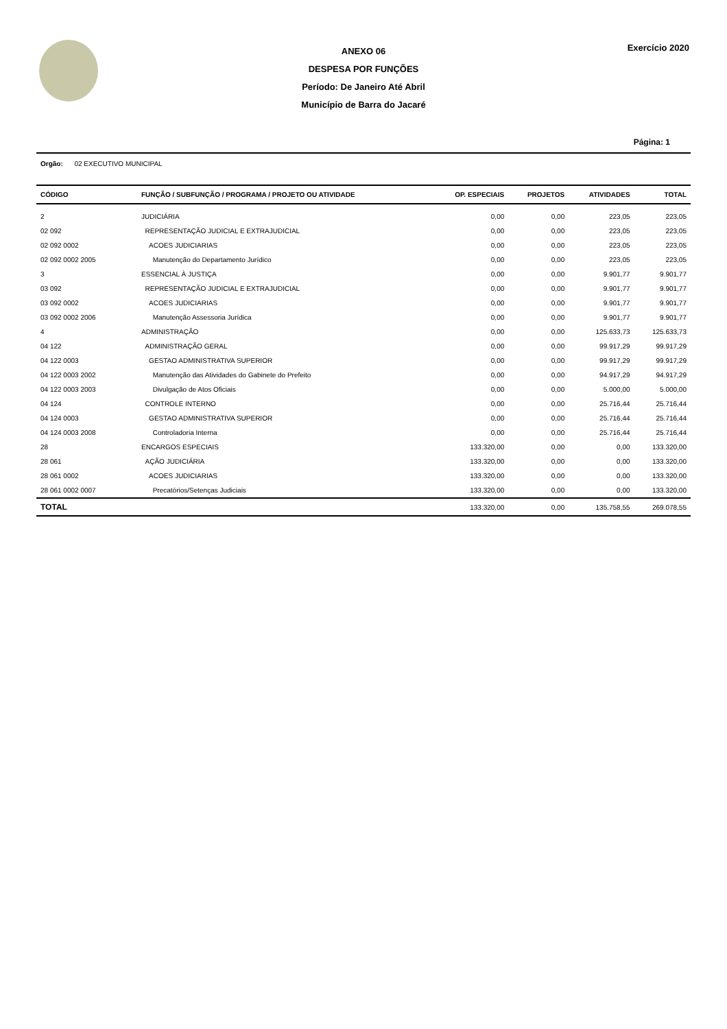ANEXO 06
DESPESA POR FUNÇÕES
Período: De Janeiro Até Abril
Município de Barra do Jacaré
Exercício 2020
Página: 1
Orgão: 02 EXECUTIVO MUNICIPAL
| CÓDIGO | FUNÇÃO / SUBFUNÇÃO / PROGRAMA / PROJETO OU ATIVIDADE | OP. ESPECIAIS | PROJETOS | ATIVIDADES | TOTAL |
| --- | --- | --- | --- | --- | --- |
| 2 | JUDICIÁRIA | 0,00 | 0,00 | 223,05 | 223,05 |
| 02 092 | REPRESENTAÇÃO JUDICIAL E EXTRAJUDICIAL | 0,00 | 0,00 | 223,05 | 223,05 |
| 02 092 0002 | ACOES JUDICIARIAS | 0,00 | 0,00 | 223,05 | 223,05 |
| 02 092 0002 2005 | Manutenção do Departamento Jurídico | 0,00 | 0,00 | 223,05 | 223,05 |
| 3 | ESSENCIAL À JUSTIÇA | 0,00 | 0,00 | 9.901,77 | 9.901,77 |
| 03 092 | REPRESENTAÇÃO JUDICIAL E EXTRAJUDICIAL | 0,00 | 0,00 | 9.901,77 | 9.901,77 |
| 03 092 0002 | ACOES JUDICIARIAS | 0,00 | 0,00 | 9.901,77 | 9.901,77 |
| 03 092 0002 2006 | Manutenção Assessoria Jurídica | 0,00 | 0,00 | 9.901,77 | 9.901,77 |
| 4 | ADMINISTRAÇÃO | 0,00 | 0,00 | 125.633,73 | 125.633,73 |
| 04 122 | ADMINISTRAÇÃO GERAL | 0,00 | 0,00 | 99.917,29 | 99.917,29 |
| 04 122 0003 | GESTAO ADMINISTRATIVA SUPERIOR | 0,00 | 0,00 | 99.917,29 | 99.917,29 |
| 04 122 0003 2002 | Manutenção das Atividades do Gabinete do Prefeito | 0,00 | 0,00 | 94.917,29 | 94.917,29 |
| 04 122 0003 2003 | Divulgação de Atos Oficiais | 0,00 | 0,00 | 5.000,00 | 5.000,00 |
| 04 124 | CONTROLE INTERNO | 0,00 | 0,00 | 25.716,44 | 25.716,44 |
| 04 124 0003 | GESTAO ADMINISTRATIVA SUPERIOR | 0,00 | 0,00 | 25.716,44 | 25.716,44 |
| 04 124 0003 2008 | Controladoria Interna | 0,00 | 0,00 | 25.716,44 | 25.716,44 |
| 28 | ENCARGOS ESPECIAIS | 133.320,00 | 0,00 | 0,00 | 133.320,00 |
| 28 061 | AÇÃO JUDICIÁRIA | 133.320,00 | 0,00 | 0,00 | 133.320,00 |
| 28 061 0002 | ACOES JUDICIARIAS | 133.320,00 | 0,00 | 0,00 | 133.320,00 |
| 28 061 0002 0007 | Precatórios/Setenças Judiciais | 133.320,00 | 0,00 | 0,00 | 133.320,00 |
| TOTAL | | 133.320,00 | 0,00 | 135.758,55 | 269.078,55 |